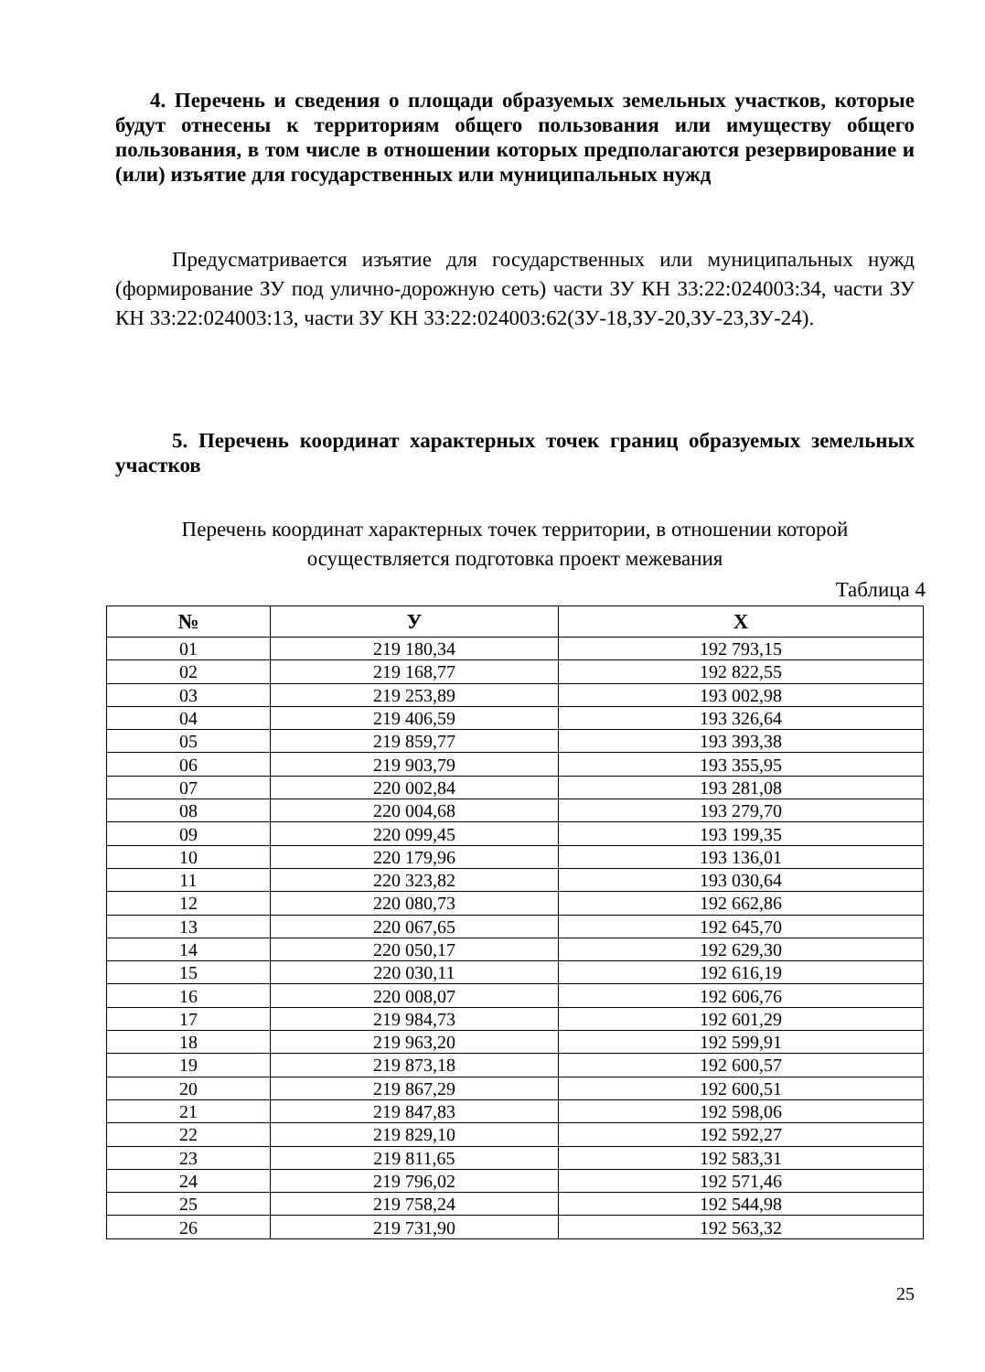4. Перечень и сведения о площади образуемых земельных участков, которые будут отнесены к территориям общего пользования или имуществу общего пользования, в том числе в отношении которых предполагаются резервирование и (или) изъятие для государственных или муниципальных нужд
Предусматривается изъятие для государственных или муниципальных нужд (формирование ЗУ под улично-дорожную сеть) части ЗУ КН 33:22:024003:34, части ЗУ КН 33:22:024003:13, части ЗУ КН 33:22:024003:62(ЗУ-18,ЗУ-20,ЗУ-23,ЗУ-24).
5. Перечень координат характерных точек границ образуемых земельных участков
Перечень координат характерных точек территории, в отношении которой осуществляется подготовка проект межевания
Таблица 4
| № | У | Х |
| --- | --- | --- |
| 01 | 219 180,34 | 192 793,15 |
| 02 | 219 168,77 | 192 822,55 |
| 03 | 219 253,89 | 193 002,98 |
| 04 | 219 406,59 | 193 326,64 |
| 05 | 219 859,77 | 193 393,38 |
| 06 | 219 903,79 | 193 355,95 |
| 07 | 220 002,84 | 193 281,08 |
| 08 | 220 004,68 | 193 279,70 |
| 09 | 220 099,45 | 193 199,35 |
| 10 | 220 179,96 | 193 136,01 |
| 11 | 220 323,82 | 193 030,64 |
| 12 | 220 080,73 | 192 662,86 |
| 13 | 220 067,65 | 192 645,70 |
| 14 | 220 050,17 | 192 629,30 |
| 15 | 220 030,11 | 192 616,19 |
| 16 | 220 008,07 | 192 606,76 |
| 17 | 219 984,73 | 192 601,29 |
| 18 | 219 963,20 | 192 599,91 |
| 19 | 219 873,18 | 192 600,57 |
| 20 | 219 867,29 | 192 600,51 |
| 21 | 219 847,83 | 192 598,06 |
| 22 | 219 829,10 | 192 592,27 |
| 23 | 219 811,65 | 192 583,31 |
| 24 | 219 796,02 | 192 571,46 |
| 25 | 219 758,24 | 192 544,98 |
| 26 | 219 731,90 | 192 563,32 |
25